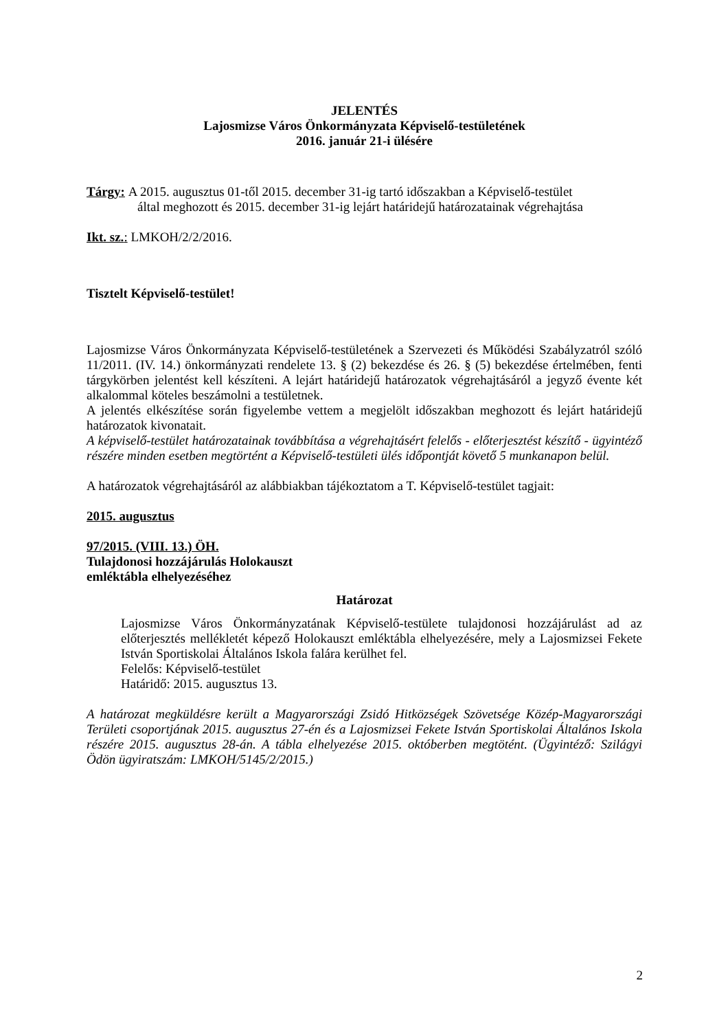JELENTÉS
Lajosmizse Város Önkormányzata Képviselő-testületének
2016. január 21-i ülésére
Tárgy: A 2015. augusztus 01-től 2015. december 31-ig tartó időszakban a Képviselő-testület
által meghozott és 2015. december 31-ig lejárt határidejű határozatainak végrehajtása
Ikt. sz.: LMKOH/2/2/2016.
Tisztelt Képviselő-testület!
Lajosmizse Város Önkormányzata Képviselő-testületének a Szervezeti és Működési Szabályzatról szóló 11/2011. (IV. 14.) önkormányzati rendelete 13. § (2) bekezdése és 26. § (5) bekezdése értelmében, fenti tárgykörben jelentést kell készíteni. A lejárt határidejű határozatok végrehajtásáról a jegyző évente két alkalommal köteles beszámolni a testületnek.
A jelentés elkészítése során figyelembe vettem a megjelölt időszakban meghozott és lejárt határidejű határozatok kivonatait.
A képviselő-testület határozatainak továbbítása a végrehajtásért felelős - előterjesztést készítő - ügyintéző részére minden esetben megtörtént a Képviselő-testületi ülés időpontját követő 5 munkanapon belül.
A határozatok végrehajtásáról az alábbiakban tájékoztatom a T. Képviselő-testület tagjait:
2015. augusztus
97/2015. (VIII. 13.) ÖH.
Tulajdonosi hozzájárulás Holokauszt
emléktábla elhelyezéséhez
Határozat
Lajosmizse Város Önkormányzatának Képviselő-testülete tulajdonosi hozzájárulást ad az előterjesztés mellékletét képező Holokauszt emléktábla elhelyezésére, mely a Lajosmizsei Fekete István Sportiskolai Általános Iskola falára kerülhet fel.
Felelős: Képviselő-testület
Határidő: 2015. augusztus 13.
A határozat megküldésre került a Magyarországi Zsidó Hitközségek Szövetsége Közép-Magyarországi Területi csoportjának 2015. augusztus 27-én és a Lajosmizsei Fekete István Sportiskolai Általános Iskola részére 2015. augusztus 28-án. A tábla elhelyezése 2015. októberben megtötént. (Ügyintéző: Szilágyi Ödön ügyiratszám: LMKOH/5145/2/2015.)
2